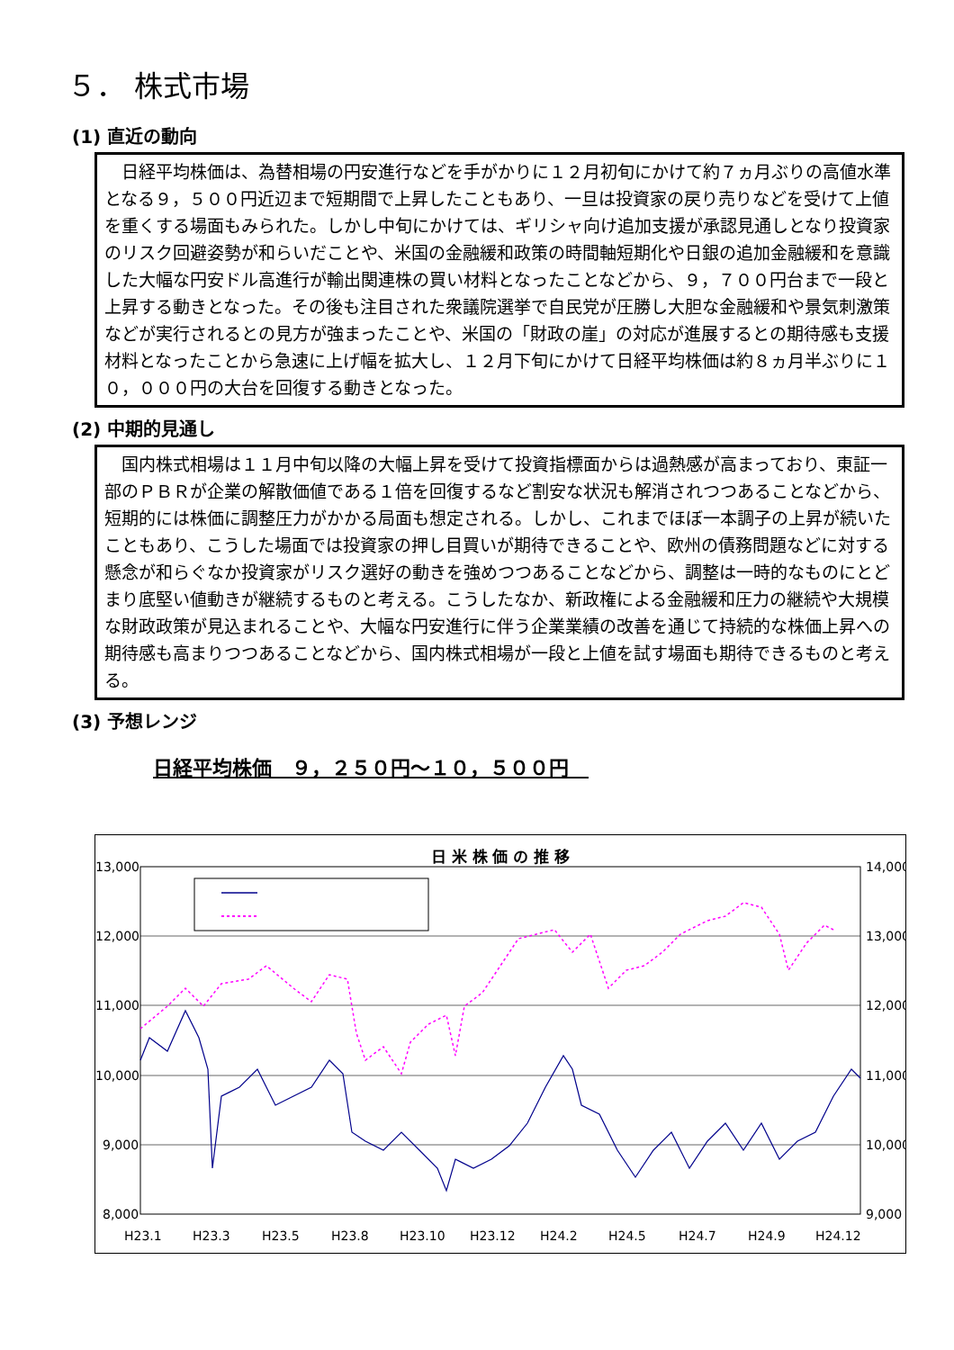５． 株式市場
(1) 直近の動向
　日経平均株価は、為替相場の円安進行などを手がかりに１２月初旬にかけて約７ヵ月ぶりの高値水準となる９，５００円近辺まで短期間で上昇したこともあり、一旦は投資家の戻り売りなどを受けて上値を重くする場面もみられた。しかし中旬にかけては、ギリシャ向け追加支援が承認見通しとなり投資家のリスク回避姿勢が和らいだことや、米国の金融緩和政策の時間軸短期化や日銀の追加金融緩和を意識した大幅な円安ドル高進行が輸出関連株の買い材料となったことなどから、９，７００円台まで一段と上昇する動きとなった。その後も注目された衆議院選挙で自民党が圧勝し大胆な金融緩和や景気刺激策などが実行されるとの見方が強まったことや、米国の「財政の崖」の対応が進展するとの期待感も支援材料となったことから急速に上げ幅を拡大し、１２月下旬にかけて日経平均株価は約８ヵ月半ぶりに１０，０００円の大台を回復する動きとなった。
(2) 中期的見通し
　国内株式相場は１１月中旬以降の大幅上昇を受けて投資指標面からは過熱感が高まっており、東証一部のＰＢＲが企業の解散価値である１倍を回復するなど割安な状況も解消されつつあることなどから、短期的には株価に調整圧力がかかる局面も想定される。しかし、これまでほぼ一本調子の上昇が続いたこともあり、こうした場面では投資家の押し目買いが期待できることや、欧州の債務問題などに対する懸念が和らぐなか投資家がリスク選好の動きを強めつつあることなどから、調整は一時的なものにとどまり底堅い値動きが継続するものと考える。こうしたなか、新政権による金融緩和圧力の継続や大規模な財政政策が見込まれることや、大幅な円安進行に伴う企業業績の改善を通じて持続的な株価上昇への期待感も高まりつつあることなどから、国内株式相場が一段と上値を試す場面も期待できるものと考える。
(3) 予想レンジ
日経平均株価　９，２５０円～１０，５００円　
日 米 株 価 の 推 移
13,000
12,000
11,000
10,000
9,000
8,000
14,000
13,000
12,000
11,000
10,000
9,000
H23.1
H23.3
H23.5
H23.8
H23.10
H23.12
H24.2
H24.5
H24.7
H24.9
H24.12